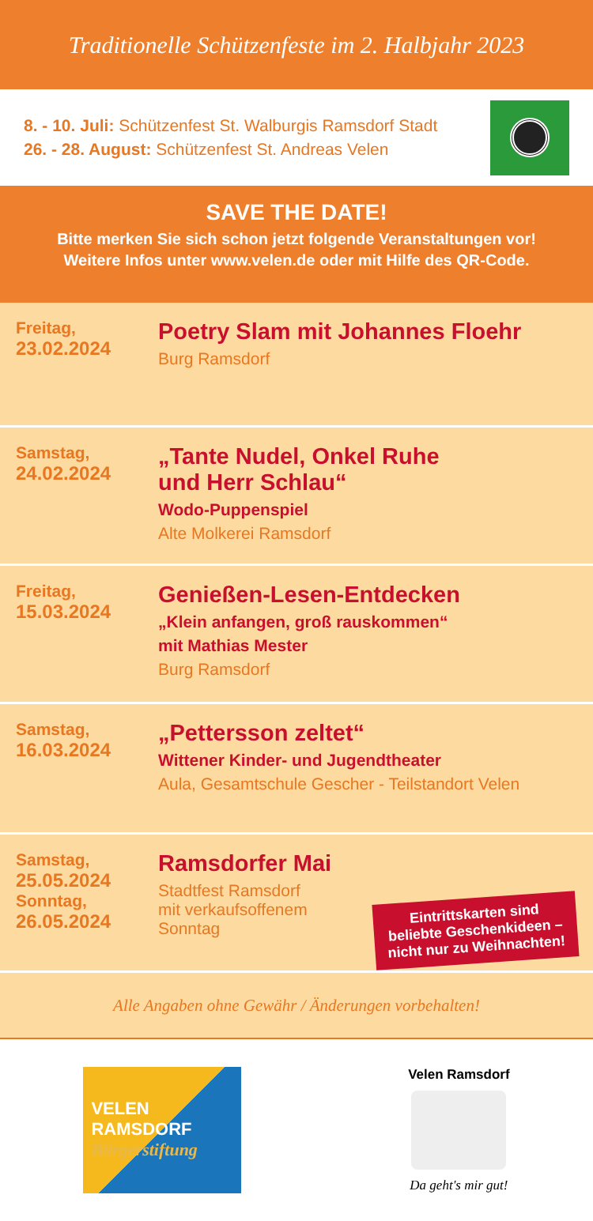Traditionelle Schützenfeste im 2. Halbjahr 2023
8. - 10. Juli: Schützenfest St. Walburgis Ramsdorf Stadt
26. - 28. August: Schützenfest St. Andreas Velen
SAVE THE DATE!
Bitte merken Sie sich schon jetzt folgende Veranstaltungen vor!
Weitere Infos unter www.velen.de oder mit Hilfe des QR-Code.
Freitag,
23.02.2024
Poetry Slam mit Johannes Floehr
Burg Ramsdorf
Samstag,
24.02.2024
„Tante Nudel, Onkel Ruhe
und Herr Schlau“
Wodo-Puppenspiel
Alte Molkerei Ramsdorf
Freitag,
15.03.2024
Genießen-Lesen-Entdecken
„Klein anfangen, groß rauskommen“
mit Mathias Mester
Burg Ramsdorf
Samstag,
16.03.2024
„Pettersson zeltet“
Wittener Kinder- und Jugendtheater
Aula, Gesamtschule Gescher - Teilstandort Velen
Samstag,
25.05.2024
Sonntag,
26.05.2024
Ramsdorfer Mai
Stadtfest Ramsdorf
mit verkaufsoffenem
Sonntag
Eintrittskarten sind
beliebte Geschenkideen –
nicht nur zu Weihnachten!
Alle Angaben ohne Gewähr / Änderungen vorbehalten!
VELEN
RAMSDORF
Bürgerstiftung
Velen Ramsdorf
Da geht's mir gut!